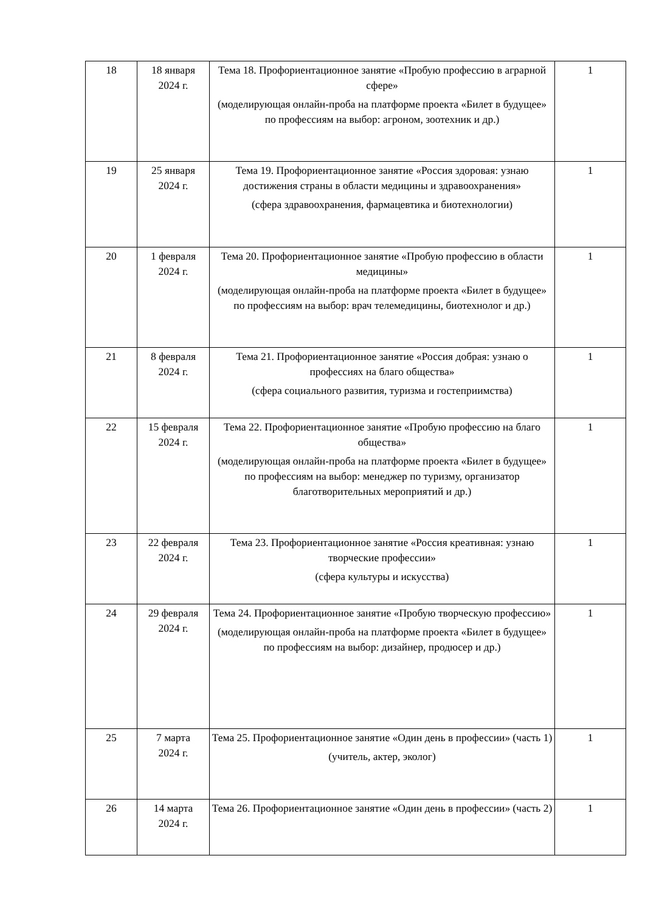| 18 | 18 января 2024 г. | Тема 18. Профориентационное занятие «Пробую профессию в аграрной сфере» (моделирующая онлайн-проба на платформе проекта «Билет в будущее» по профессиям на выбор: агроном, зоотехник и др.) | 1 |
| 19 | 25 января 2024 г. | Тема 19. Профориентационное занятие «Россия здоровая: узнаю достижения страны в области медицины и здравоохранения» (сфера здравоохранения, фармацевтика и биотехнологии) | 1 |
| 20 | 1 февраля 2024 г. | Тема 20. Профориентационное занятие «Пробую профессию в области медицины» (моделирующая онлайн-проба на платформе проекта «Билет в будущее» по профессиям на выбор: врач телемедицины, биотехнолог и др.) | 1 |
| 21 | 8 февраля 2024 г. | Тема 21. Профориентационное занятие «Россия добрая: узнаю о профессиях на благо общества» (сфера социального развития, туризма и гостеприимства) | 1 |
| 22 | 15 февраля 2024 г. | Тема 22. Профориентационное занятие «Пробую профессию на благо общества» (моделирующая онлайн-проба на платформе проекта «Билет в будущее» по профессиям на выбор: менеджер по туризму, организатор благотворительных мероприятий и др.) | 1 |
| 23 | 22 февраля 2024 г. | Тема 23. Профориентационное занятие «Россия креативная: узнаю творческие профессии» (сфера культуры и искусства) | 1 |
| 24 | 29 февраля 2024 г. | Тема 24. Профориентационное занятие «Пробую творческую профессию» (моделирующая онлайн-проба на платформе проекта «Билет в будущее» по профессиям на выбор: дизайнер, продюсер и др.) | 1 |
| 25 | 7 марта 2024 г. | Тема 25. Профориентационное занятие «Один день в профессии» (часть 1) (учитель, актер, эколог) | 1 |
| 26 | 14 марта 2024 г. | Тема 26. Профориентационное занятие «Один день в профессии» (часть 2) | 1 |